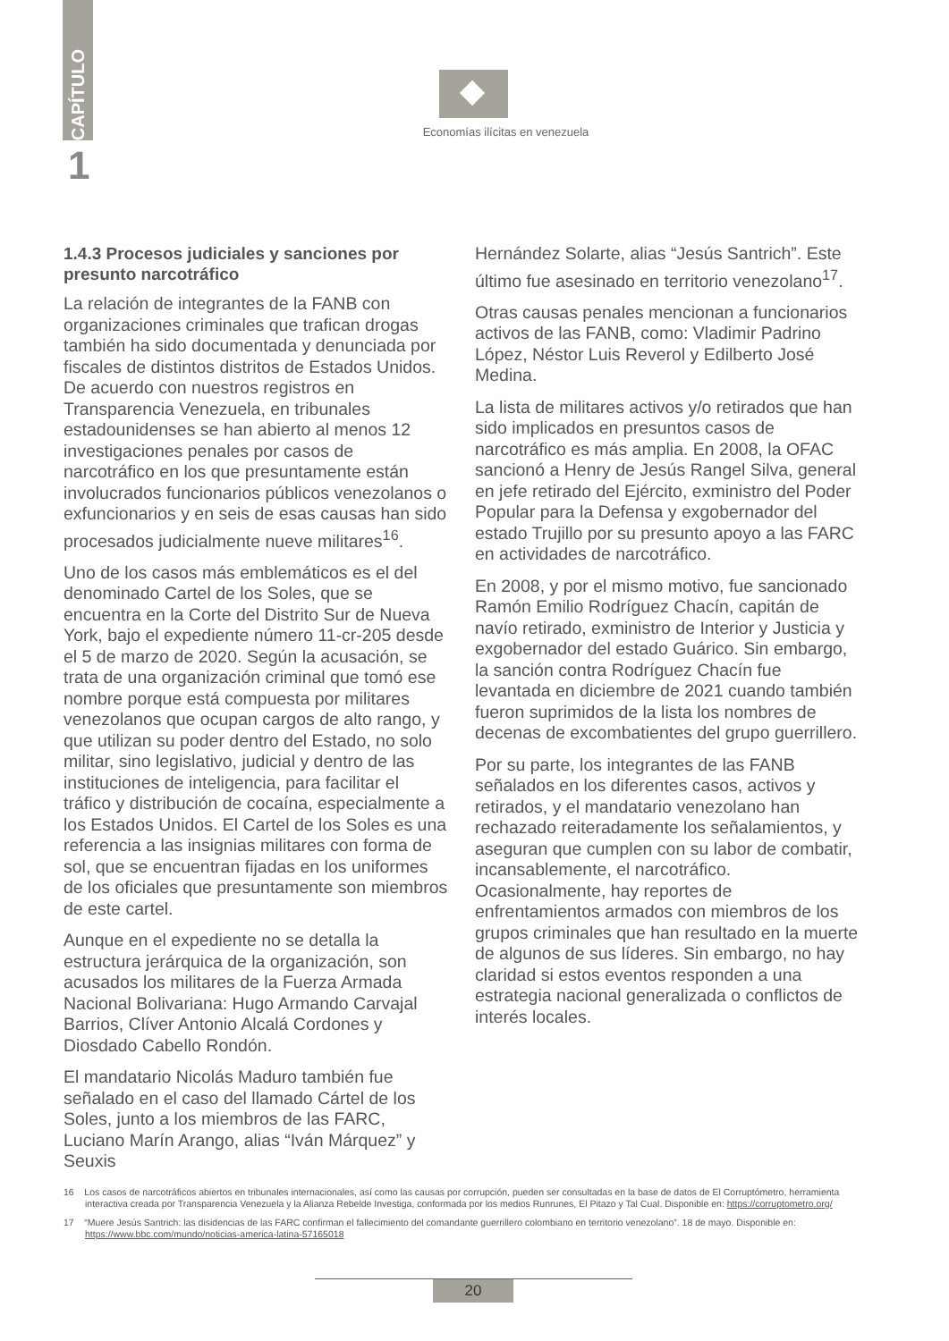CAPÍTULO
1
Economías ilícitas en venezuela
1.4.3 Procesos judiciales y sanciones por presunto narcotráfico
La relación de integrantes de la FANB con organizaciones criminales que trafican drogas también ha sido documentada y denunciada por fiscales de distintos distritos de Estados Unidos. De acuerdo con nuestros registros en Transparencia Venezuela, en tribunales estadounidenses se han abierto al menos 12 investigaciones penales por casos de narcotráfico en los que presuntamente están involucrados funcionarios públicos venezolanos o exfuncionarios y en seis de esas causas han sido procesados judicialmente nueve militares<sup>16</sup>.
Uno de los casos más emblemáticos es el del denominado Cartel de los Soles, que se encuentra en la Corte del Distrito Sur de Nueva York, bajo el expediente número 11-cr-205 desde el 5 de marzo de 2020. Según la acusación, se trata de una organización criminal que tomó ese nombre porque está compuesta por militares venezolanos que ocupan cargos de alto rango, y que utilizan su poder dentro del Estado, no solo militar, sino legislativo, judicial y dentro de las instituciones de inteligencia, para facilitar el tráfico y distribución de cocaína, especialmente a los Estados Unidos. El Cartel de los Soles es una referencia a las insignias militares con forma de sol, que se encuentran fijadas en los uniformes de los oficiales que presuntamente son miembros de este cartel.
Aunque en el expediente no se detalla la estructura jerárquica de la organización, son acusados los militares de la Fuerza Armada Nacional Bolivariana: Hugo Armando Carvajal Barrios, Clíver Antonio Alcalá Cordones y Diosdado Cabello Rondón.
El mandatario Nicolás Maduro también fue señalado en el caso del llamado Cártel de los Soles, junto a los miembros de las FARC, Luciano Marín Arango, alias “Iván Márquez” y Seuxis
Hernández Solarte, alias “Jesús Santrich”. Este último fue asesinado en territorio venezolano<sup>17</sup>.
Otras causas penales mencionan a funcionarios activos de las FANB, como: Vladimir Padrino López, Néstor Luis Reverol y Edilberto José Medina.
La lista de militares activos y/o retirados que han sido implicados en presuntos casos de narcotráfico es más amplia. En 2008, la OFAC sancionó a Henry de Jesús Rangel Silva, general en jefe retirado del Ejército, exministro del Poder Popular para la Defensa y exgobernador del estado Trujillo por su presunto apoyo a las FARC en actividades de narcotráfico.
En 2008, y por el mismo motivo, fue sancionado Ramón Emilio Rodríguez Chacín, capitán de navío retirado, exministro de Interior y Justicia y exgobernador del estado Guárico. Sin embargo, la sanción contra Rodríguez Chacín fue levantada en diciembre de 2021 cuando también fueron suprimidos de la lista los nombres de decenas de excombatientes del grupo guerrillero.
Por su parte, los integrantes de las FANB señalados en los diferentes casos, activos y retirados, y el mandatario venezolano han rechazado reiteradamente los señalamientos, y aseguran que cumplen con su labor de combatir, incansablemente, el narcotráfico. Ocasionalmente, hay reportes de enfrentamientos armados con miembros de los grupos criminales que han resultado en la muerte de algunos de sus líderes. Sin embargo, no hay claridad si estos eventos responden a una estrategia nacional generalizada o conflictos de interés locales.
16 Los casos de narcotráficos abiertos en tribunales internacionales, así como las causas por corrupción, pueden ser consultadas en la base de datos de El Corruptómetro, herramienta interactiva creada por Transparencia Venezuela y la Alianza Rebelde Investiga, conformada por los medios Runrunes, El Pitazo y Tal Cual. Disponible en: https://corruptometro.org/
17 “Muere Jesús Santrich: las disidencias de las FARC confirman el fallecimiento del comandante guerrillero colombiano en territorio venezolano”. 18 de mayo. Disponible en: https://www.bbc.com/mundo/noticias-america-latina-57165018
20